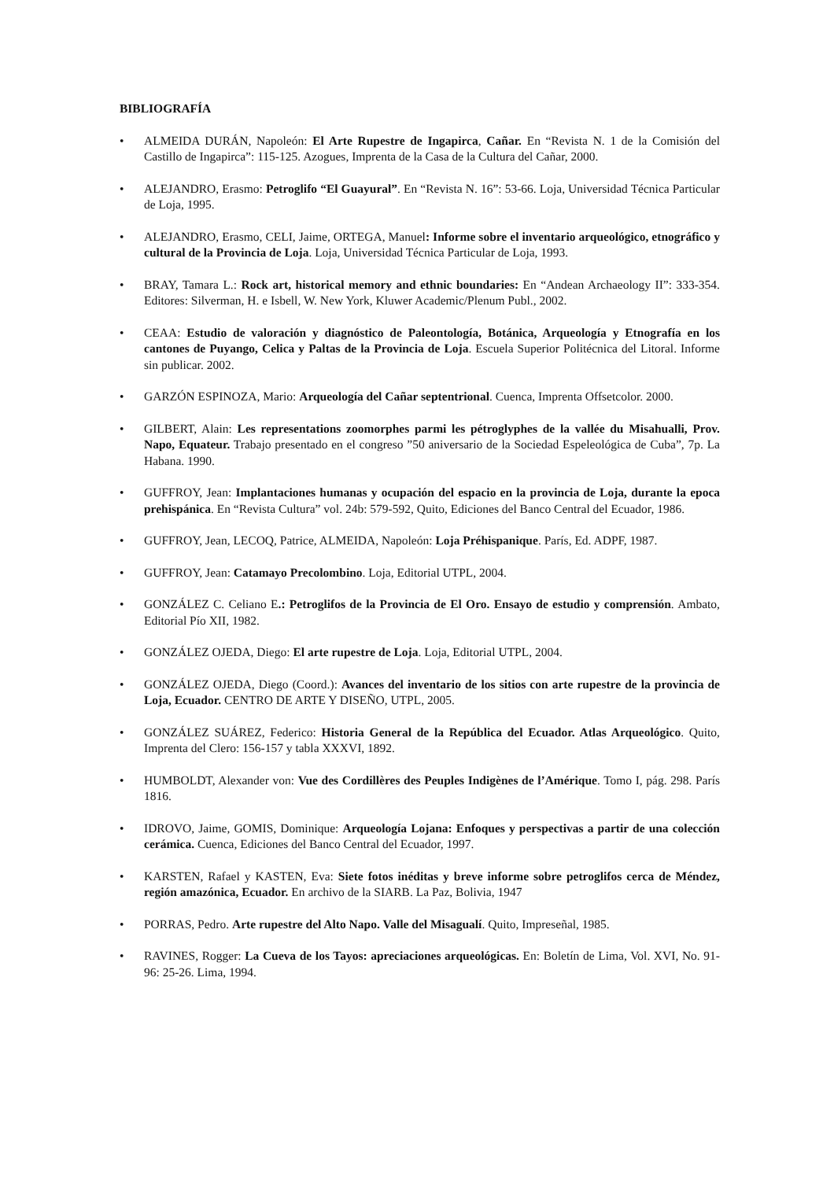BIBLIOGRAFÍA
• ALMEIDA DURÁN, Napoleón: El Arte Rupestre de Ingapirca, Cañar. En “Revista N. 1 de la Comisión del Castillo de Ingapirca”: 115-125. Azogues, Imprenta de la Casa de la Cultura del Cañar, 2000.
• ALEJANDRO, Erasmo: Petroglifo “El Guayural”. En “Revista N. 16”: 53-66. Loja, Universidad Técnica Particular de Loja, 1995.
• ALEJANDRO, Erasmo, CELI, Jaime, ORTEGA, Manuel: Informe sobre el inventario arqueológico, etnográfico y cultural de la Provincia de Loja. Loja, Universidad Técnica Particular de Loja, 1993.
• BRAY, Tamara L.: Rock art, historical memory and ethnic boundaries: En “Andean Archaeology II”: 333-354. Editores: Silverman, H. e Isbell, W. New York, Kluwer Academic/Plenum Publ., 2002.
• CEAA: Estudio de valoración y diagnóstico de Paleontología, Botánica, Arqueología y Etnografía en los cantones de Puyango, Celica y Paltas de la Provincia de Loja. Escuela Superior Politécnica del Litoral. Informe sin publicar. 2002.
• GARZÓN ESPINOZA, Mario: Arqueología del Cañar septentrional. Cuenca, Imprenta Offsetcolor. 2000.
• GILBERT, Alain: Les representations zoomorphes parmi les pétroglyphes de la vallée du Misahualli, Prov. Napo, Equateur. Trabajo presentado en el congreso ”50 aniversario de la Sociedad Espeleológica de Cuba”, 7p. La Habana. 1990.
• GUFFROY, Jean: Implantaciones humanas y ocupación del espacio en la provincia de Loja, durante la epoca prehispánica. En “Revista Cultura” vol. 24b: 579-592, Quito, Ediciones del Banco Central del Ecuador, 1986.
• GUFFROY, Jean, LECOQ, Patrice, ALMEIDA, Napoleón: Loja Préhispanique. París, Ed. ADPF, 1987.
• GUFFROY, Jean: Catamayo Precolombino. Loja, Editorial UTPL, 2004.
• GONZÁLEZ C. Celiano E.: Petroglifos de la Provincia de El Oro. Ensayo de estudio y comprensión. Ambato, Editorial Pío XII, 1982.
• GONZÁLEZ OJEDA, Diego: El arte rupestre de Loja. Loja, Editorial UTPL, 2004.
• GONZÁLEZ OJEDA, Diego (Coord.): Avances del inventario de los sitios con arte rupestre de la provincia de Loja, Ecuador. CENTRO DE ARTE Y DISEÑO, UTPL, 2005.
• GONZÁLEZ SUÁREZ, Federico: Historia General de la República del Ecuador. Atlas Arqueológico. Quito, Imprenta del Clero: 156-157 y tabla XXXVI, 1892.
• HUMBOLDT, Alexander von: Vue des Cordillères des Peuples Indigènes de l’Amérique. Tomo I, pág. 298. París 1816.
• IDROVO, Jaime, GOMIS, Dominique: Arqueología Lojana: Enfoques y perspectivas a partir de una colección cerámica. Cuenca, Ediciones del Banco Central del Ecuador, 1997.
• KARSTEN, Rafael y KASTEN, Eva: Siete fotos inéditas y breve informe sobre petroglifos cerca de Méndez, región amazónica, Ecuador. En archivo de la SIARB. La Paz, Bolivia, 1947
• PORRAS, Pedro. Arte rupestre del Alto Napo. Valle del Misagualí. Quito, Impreseñal, 1985.
• RAVINES, Rogger: La Cueva de los Tayos: apreciaciones arqueológicas. En: Boletín de Lima, Vol. XVI, No. 91-96: 25-26. Lima, 1994.